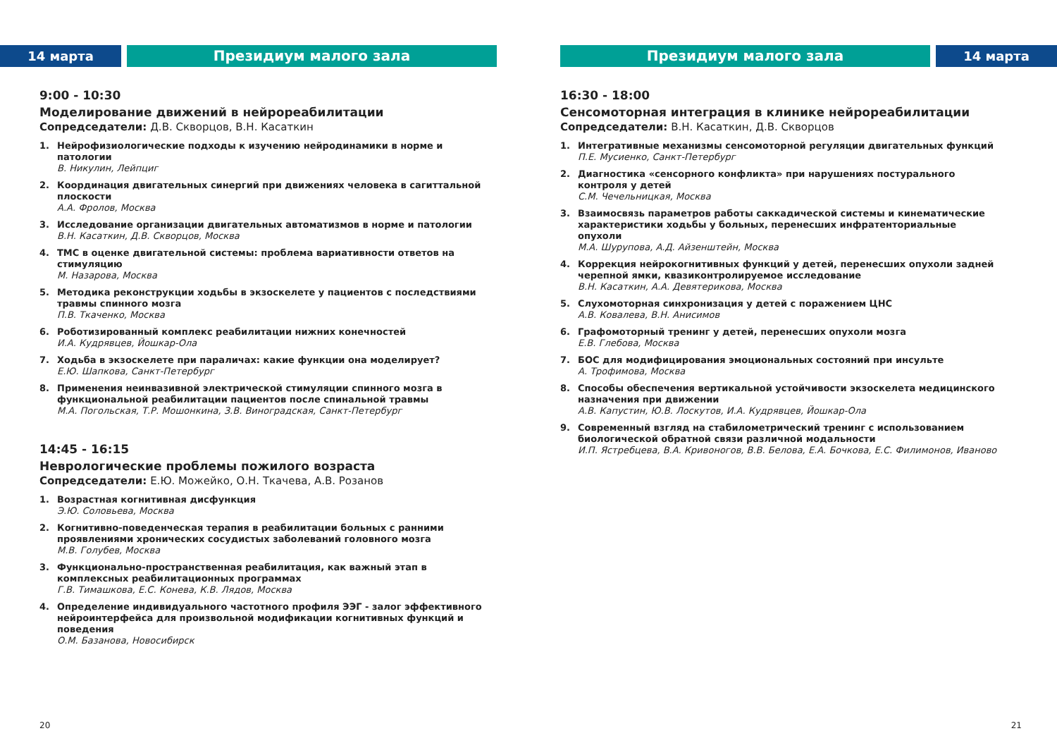14 марта Президиум малого зала
9:00 - 10:30
Моделирование движений в нейрореабилитации
Сопредседатели: Д.В. Скворцов, В.Н. Касаткин
1. Нейрофизиологические подходы к изучению нейродинамики в норме и патологии
В. Никулин, Лейпциг
2. Координация двигательных синергий при движениях человека в сагиттальной плоскости
А.А. Фролов, Москва
3. Исследование организации двигательных автоматизмов в норме и патологии
В.Н. Касаткин, Д.В. Скворцов, Москва
4. ТМС в оценке двигательной системы: проблема вариативности ответов на стимуляцию
М. Назарова, Москва
5. Методика реконструкции ходьбы в экзоскелете у пациентов с последствиями травмы спинного мозга
П.В. Ткаченко, Москва
6. Роботизированный комплекс реабилитации нижних конечностей
И.А. Кудрявцев, Йошкар-Ола
7. Ходьба в экзоскелете при параличах: какие функции она моделирует?
Е.Ю. Шапкова, Санкт-Петербург
8. Применения неинвазивной электрической стимуляции спинного мозга в функциональной реабилитации пациентов после спинальной травмы
М.А. Погольская, Т.Р. Мошонкина, З.В. Виноградская, Санкт-Петербург
14:45 - 16:15
Неврологические проблемы пожилого возраста
Сопредседатели: Е.Ю. Можейко, О.Н. Ткачева, А.В. Розанов
1. Возрастная когнитивная дисфункция
Э.Ю. Соловьева, Москва
2. Когнитивно-поведенческая терапия в реабилитации больных с ранними проявлениями хронических сосудистых заболеваний головного мозга
М.В. Голубев, Москва
3. Функционально-пространственная реабилитация, как важный этап в комплексных реабилитационных программах
Г.В. Тимашкова, Е.С. Конева, К.В. Лядов, Москва
4. Определение индивидуального частотного профиля ЭЭГ - залог эффективного нейроинтерфейса для произвольной модификации когнитивных функций и поведения
О.М. Базанова, Новосибирск
20
Президиум малого зала 14 марта
16:30 - 18:00
Сенсомоторная интеграция в клинике нейрореабилитации
Сопредседатели: В.Н. Касаткин, Д.В. Скворцов
1. Интегративные механизмы сенсомоторной регуляции двигательных функций
П.Е. Мусиенко, Санкт-Петербург
2. Диагностика «сенсорного конфликта» при нарушениях постурального контроля у детей
С.М. Чечельницкая, Москва
3. Взаимосвязь параметров работы саккадической системы и кинематические характеристики ходьбы у больных, перенесших инфратенториальные опухоли
М.А. Шурупова, А.Д. Айзенштейн, Москва
4. Коррекция нейрокогнитивных функций у детей, перенесших опухоли задней черепной ямки, квазиконтролируемое исследование
В.Н. Касаткин, А.А. Девятерикова, Москва
5. Слухомоторная синхронизация у детей с поражением ЦНС
А.В. Ковалева, В.Н. Анисимов
6. Графомоторный тренинг у детей, перенесших опухоли мозга
Е.В. Глебова, Москва
7. БОС для модифицирования эмоциональных состояний при инсульте
А. Трофимова, Москва
8. Способы обеспечения вертикальной устойчивости экзоскелета медицинского назначения при движении
А.В. Капустин, Ю.В. Лоскутов, И.А. Кудрявцев, Йошкар-Ола
9. Современный взгляд на стабилометрический тренинг с использованием биологической обратной связи различной модальности
И.П. Ястребцева, В.А. Кривоногов, В.В. Белова, Е.А. Бочкова, Е.С. Филимонов, Иваново
21